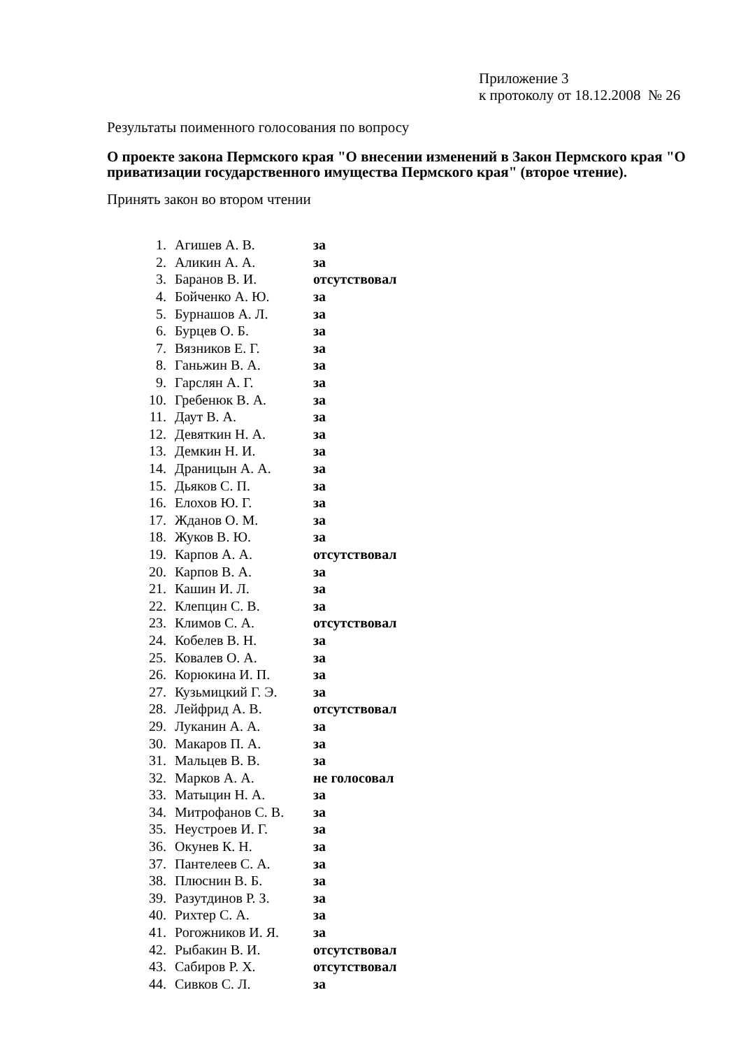Приложение 3
к протоколу от 18.12.2008 № 26
Результаты поименного голосования по вопросу
О проекте закона Пермского края "О внесении изменений в Закон Пермского края "О приватизации государственного имущества Пермского края" (второе чтение).
Принять закон во втором чтении
| 1. | Агишев А. В. | за |
| 2. | Аликин А. А. | за |
| 3. | Баранов В. И. | отсутствовал |
| 4. | Бойченко А. Ю. | за |
| 5. | Бурнашов А. Л. | за |
| 6. | Бурцев О. Б. | за |
| 7. | Вязников Е. Г. | за |
| 8. | Ганьжин В. А. | за |
| 9. | Гарслян А. Г. | за |
| 10. | Гребенюк В. А. | за |
| 11. | Даут В. А. | за |
| 12. | Девяткин Н. А. | за |
| 13. | Демкин Н. И. | за |
| 14. | Драницын А. А. | за |
| 15. | Дьяков С. П. | за |
| 16. | Елохов Ю. Г. | за |
| 17. | Жданов О. М. | за |
| 18. | Жуков В. Ю. | за |
| 19. | Карпов А. А. | отсутствовал |
| 20. | Карпов В. А. | за |
| 21. | Кашин И. Л. | за |
| 22. | Клепцин С. В. | за |
| 23. | Климов С. А. | отсутствовал |
| 24. | Кобелев В. Н. | за |
| 25. | Ковалев О. А. | за |
| 26. | Корюкина И. П. | за |
| 27. | Кузьмицкий Г. Э. | за |
| 28. | Лейфрид А. В. | отсутствовал |
| 29. | Луканин А. А. | за |
| 30. | Макаров П. А. | за |
| 31. | Мальцев В. В. | за |
| 32. | Марков А. А. | не голосовал |
| 33. | Матыцин Н. А. | за |
| 34. | Митрофанов С. В. | за |
| 35. | Неустроев И. Г. | за |
| 36. | Окунев К. Н. | за |
| 37. | Пантелеев С. А. | за |
| 38. | Плюснин В. Б. | за |
| 39. | Разутдинов Р. З. | за |
| 40. | Рихтер С. А. | за |
| 41. | Рогожников И. Я. | за |
| 42. | Рыбакин В. И. | отсутствовал |
| 43. | Сабиров Р. Х. | отсутствовал |
| 44. | Сивков С. Л. | за |